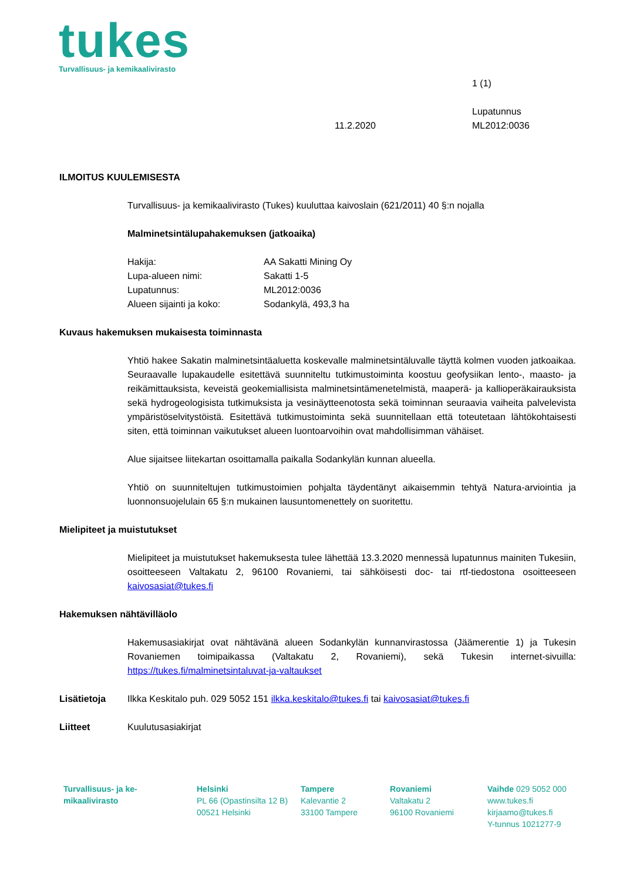tukes
Turvallisuus- ja kemikaalivirasto
1 (1)
11.2.2020
Lupatunnus
ML2012:0036
ILMOITUS KUULEMISESTA
Turvallisuus- ja kemikaalivirasto (Tukes) kuuluttaa kaivoslain (621/2011) 40 §:n nojalla
Malminetsintälupahakemuksen (jatkoaika)
| Hakija: | AA Sakatti Mining Oy |
| Lupa-alueen nimi: | Sakatti 1-5 |
| Lupatunnus: | ML2012:0036 |
| Alueen sijainti ja koko: | Sodankylä, 493,3 ha |
Kuvaus hakemuksen mukaisesta toiminnasta
Yhtiö hakee Sakatin malminetsintäaluetta koskevalle malminetsintäluvalle täyttä kolmen vuoden jatkoaikaa. Seuraavalle lupakaudelle esitettävä suunniteltu tutkimustoiminta koostuu geofysiikan lento-, maasto- ja reikämittauksista, keveistä geokemiallisista malminetsintämenetelmistä, maaperä- ja kallioperäkairauksista sekä hydrogeologisista tutkimuksista ja vesinäytteenotosta sekä toiminnan seuraavia vaiheita palvelevista ympäristöselvitystöistä. Esitettävä tutkimustoiminta sekä suunnitellaan että toteutetaan lähtökohtaisesti siten, että toiminnan vaikutukset alueen luontoarvoihin ovat mahdollisimman vähäiset.
Alue sijaitsee liitekartan osoittamalla paikalla Sodankylän kunnan alueella.
Yhtiö on suunniteltujen tutkimustoimien pohjalta täydentänyt aikaisemmin tehtyä Natura-arviointia ja luonnonsuojelulain 65 §:n mukainen lausuntomenettely on suoritettu.
Mielipiteet ja muistutukset
Mielipiteet ja muistutukset hakemuksesta tulee lähettää 13.3.2020 mennessä lupatunnus mainiten Tukesiin, osoitteeseen Valtakatu 2, 96100 Rovaniemi, tai sähköisesti doc- tai rtf-tiedostona osoitteeseen kaivosasiat@tukes.fi
Hakemuksen nähtävilläolo
Hakemusasiakirjat ovat nähtävänä alueen Sodankylän kunnanvirastossa (Jäämerentie 1) ja Tukesin Rovaniemen toimipaikassa (Valtakatu 2, Rovaniemi), sekä Tukesin internet-sivuilla: https://tukes.fi/malminetsintaluvat-ja-valtaukset
Lisätietoja Ilkka Keskitalo puh. 029 5052 151 ilkka.keskitalo@tukes.fi tai kaivosasiat@tukes.fi
Liitteet Kuulutusasiakirjat
Turvallisuus- ja ke-
mikaalivirasto
Helsinki
PL 66 (Opastinsilta 12 B)
00521 Helsinki
Tampere
Kalevantie 2
33100 Tampere
Rovaniemi
Valtakatu 2
96100 Rovaniemi
Vaihde 029 5052 000
www.tukes.fi
kirjaamo@tukes.fi
Y-tunnus 1021277-9